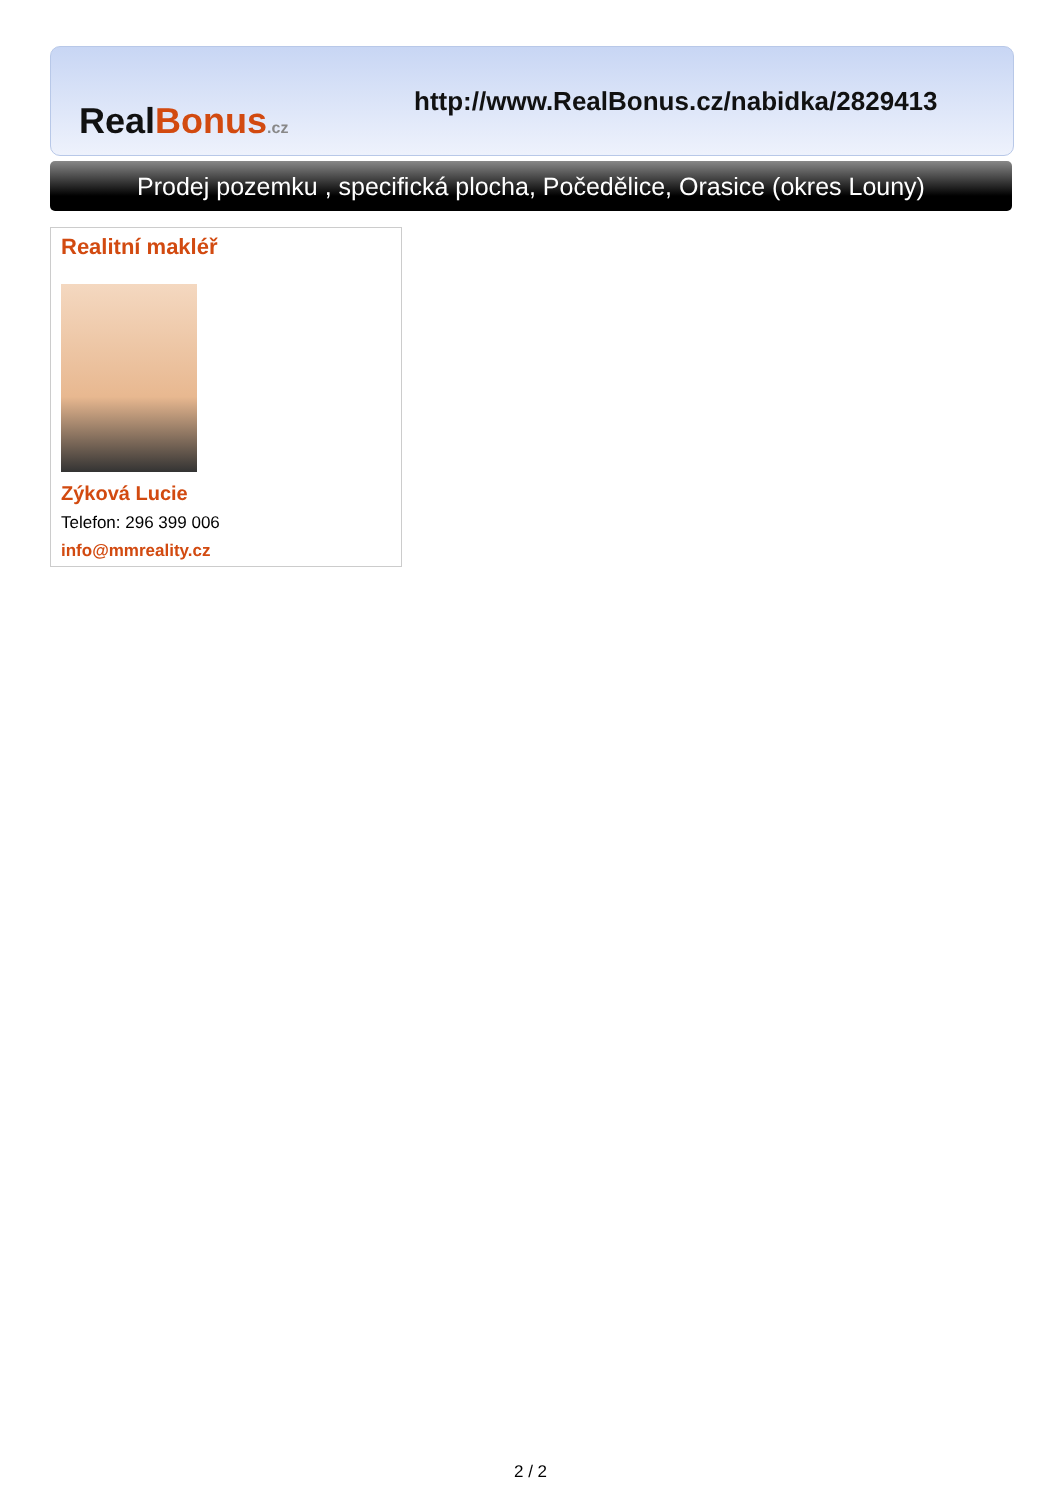Real Bonus.cz
http://www.RealBonus.cz/nabidka/2829413
Prodej pozemku , specifická plocha, Počedělice, Orasice (okres Louny)
Realitní makléř
Zýková Lucie
Telefon: 296 399 006
info@mmreality.cz
2 / 2